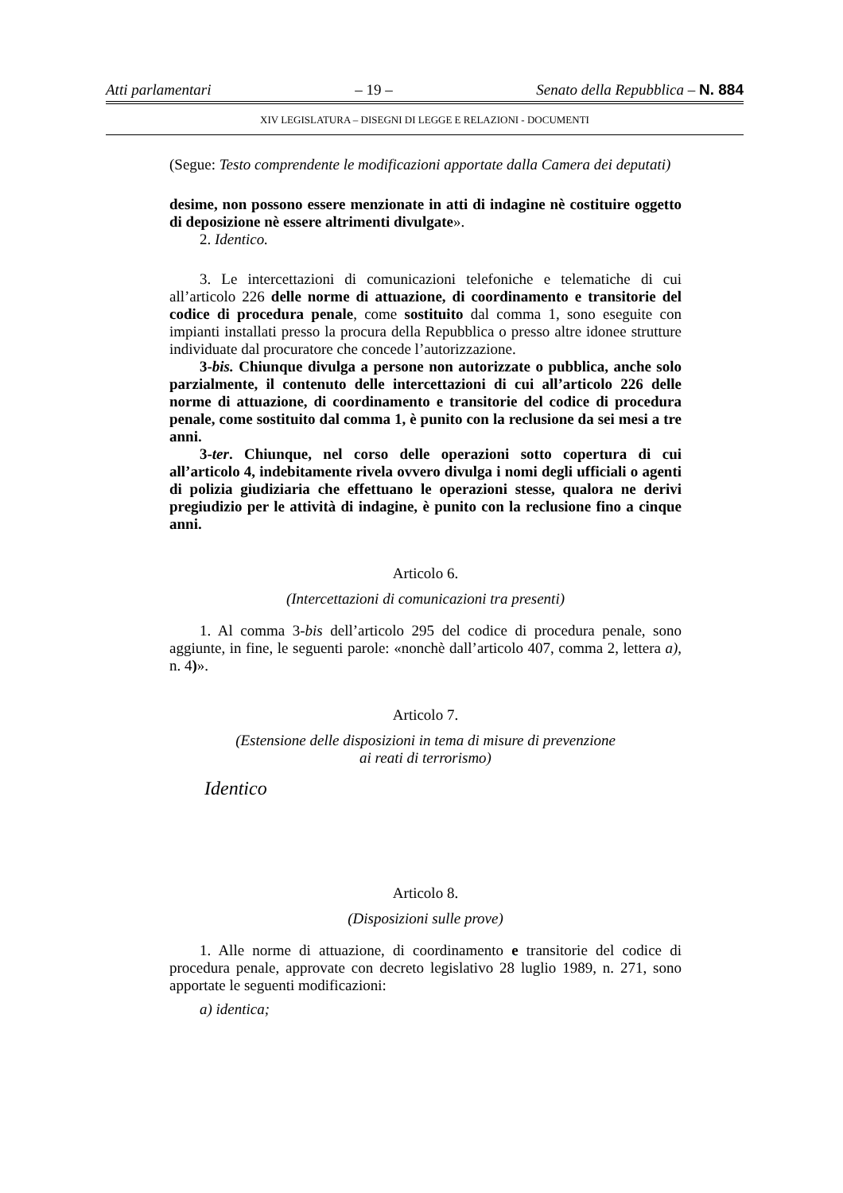Atti parlamentari – 19 – Senato della Repubblica – N. 884
XIV LEGISLATURA – DISEGNI DI LEGGE E RELAZIONI - DOCUMENTI
(Segue: Testo comprendente le modificazioni apportate dalla Camera dei deputati)
desime, non possono essere menzionate in atti di indagine nè costituire oggetto di deposizione nè essere altrimenti divulgate».
2. Identico.
3. Le intercettazioni di comunicazioni telefoniche e telematiche di cui all’articolo 226 delle norme di attuazione, di coordinamento e transitorie del codice di procedura penale, come sostituito dal comma 1, sono eseguite con impianti installati presso la procura della Repubblica o presso altre idonee strutture individuate dal procuratore che concede l’autorizzazione.
3-bis. Chiunque divulga a persone non autorizzate o pubblica, anche solo parzialmente, il contenuto delle intercettazioni di cui all’articolo 226 delle norme di attuazione, di coordinamento e transitorie del codice di procedura penale, come sostituito dal comma 1, è punito con la reclusione da sei mesi a tre anni.
3-ter. Chiunque, nel corso delle operazioni sotto copertura di cui all’articolo 4, indebitamente rivela ovvero divulga i nomi degli ufficiali o agenti di polizia giudiziaria che effettuano le operazioni stesse, qualora ne derivi pregiudizio per le attività di indagine, è punito con la reclusione fino a cinque anni.
Articolo 6.
(Intercettazioni di comunicazioni tra presenti)
1. Al comma 3-bis dell’articolo 295 del codice di procedura penale, sono aggiunte, in fine, le seguenti parole: «nonchè dall’articolo 407, comma 2, lettera a), n. 4)».
Articolo 7.
(Estensione delle disposizioni in tema di misure di prevenzione
ai reati di terrorismo)
Identico
Articolo 8.
(Disposizioni sulle prove)
1. Alle norme di attuazione, di coordinamento e transitorie del codice di procedura penale, approvate con decreto legislativo 28 luglio 1989, n. 271, sono apportate le seguenti modificazioni:
a) identica;